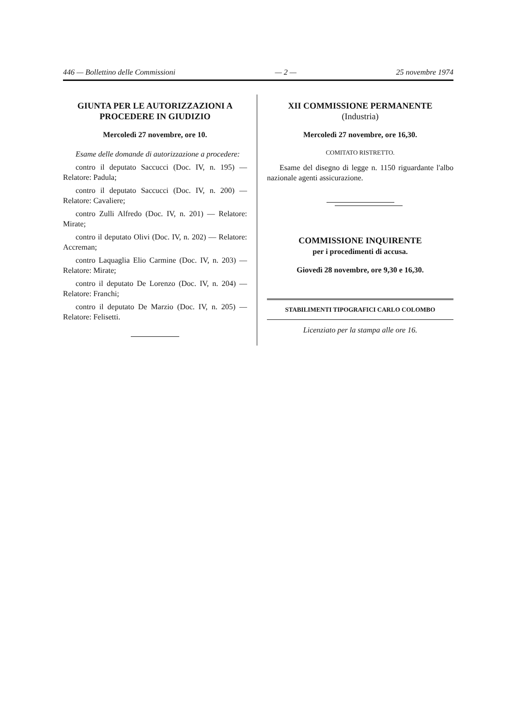446 — Bollettino delle Commissioni — 2 — 25 novembre 1974
GIUNTA PER LE AUTORIZZAZIONI A PROCEDERE IN GIUDIZIO
Mercoledì 27 novembre, ore 10.
Esame delle domande di autorizzazione a procedere:
contro il deputato Saccucci (Doc. IV, n. 195) — Relatore: Padula;
contro il deputato Saccucci (Doc. IV, n. 200) — Relatore: Cavaliere;
contro Zulli Alfredo (Doc. IV, n. 201) — Relatore: Mirate;
contro il deputato Olivi (Doc. IV, n. 202) — Relatore: Accreman;
contro Laquaglia Elio Carmine (Doc. IV, n. 203) — Relatore: Mirate;
contro il deputato De Lorenzo (Doc. IV, n. 204) — Relatore: Franchi;
contro il deputato De Marzio (Doc. IV, n. 205) — Relatore: Felisetti.
XII COMMISSIONE PERMANENTE
(Industria)
Mercoledì 27 novembre, ore 16,30.
COMITATO RISTRETTO.
Esame del disegno di legge n. 1150 riguardante l'albo nazionale agenti assicurazione.
COMMISSIONE INQUIRENTE
per i procedimenti di accusa.
Giovedì 28 novembre, ore 9,30 e 16,30.
STABILIMENTI TIPOGRAFICI CARLO COLOMBO
Licenziato per la stampa alle ore 16.